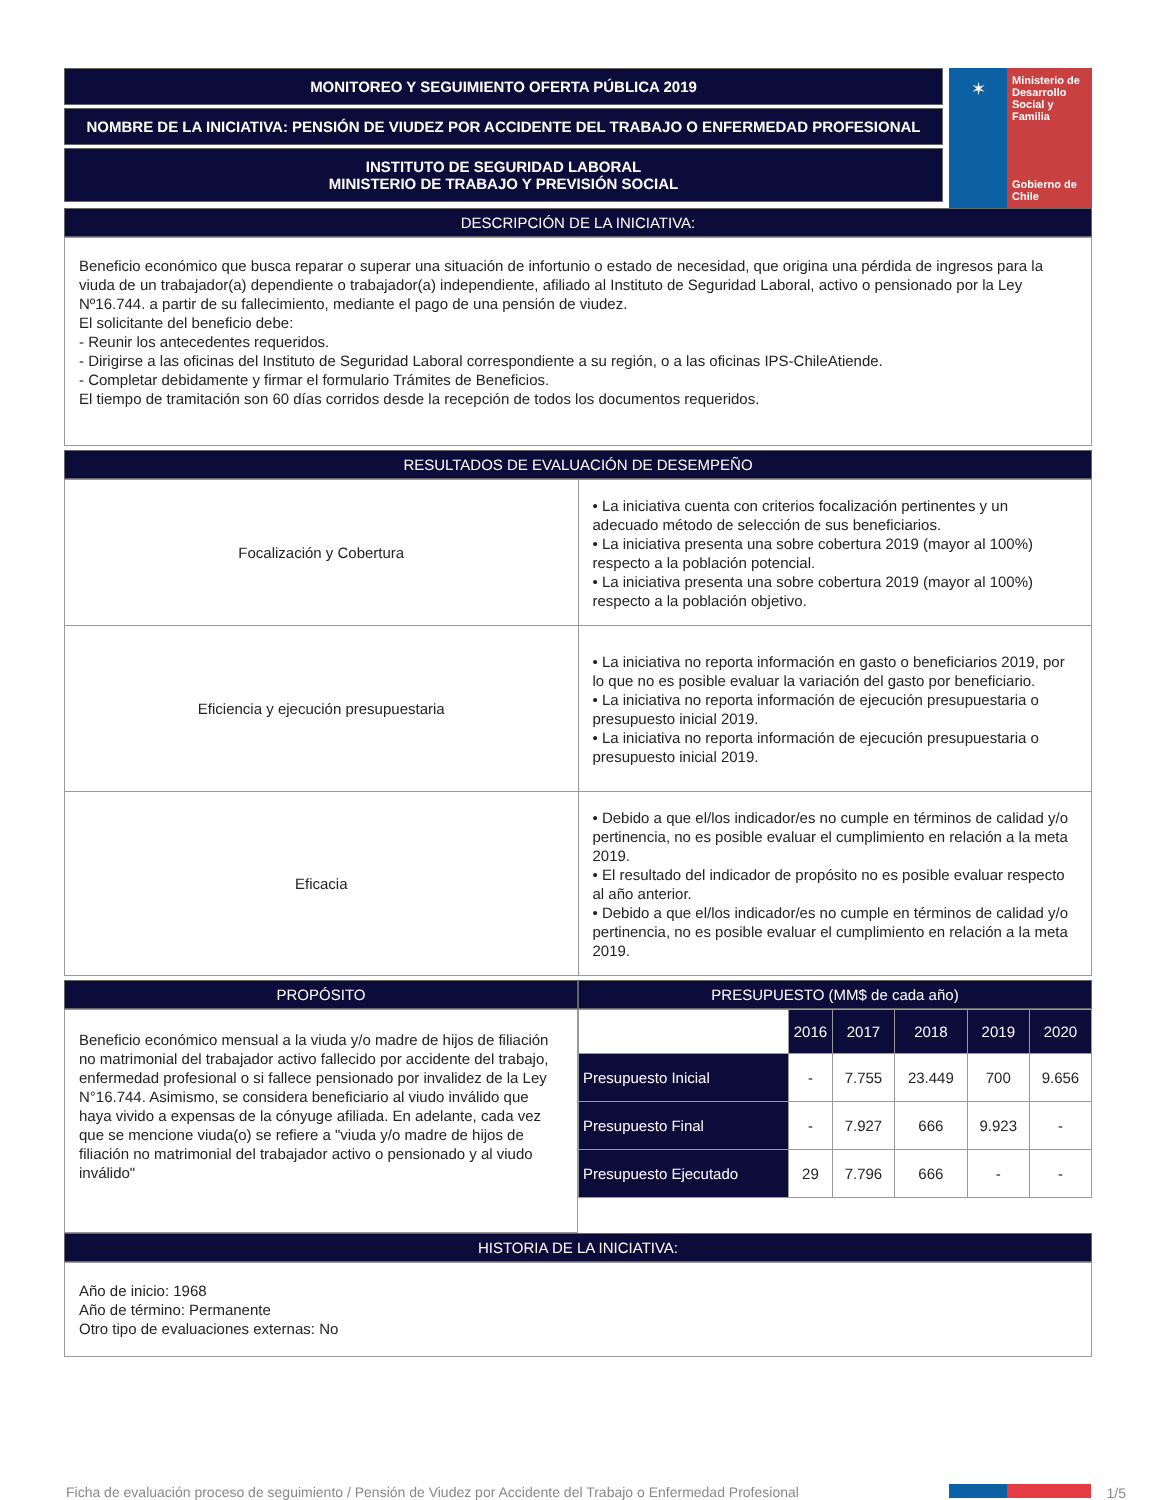MONITOREO Y SEGUIMIENTO OFERTA PÚBLICA 2019
NOMBRE DE LA INICIATIVA: PENSIÓN DE VIUDEZ POR ACCIDENTE DEL TRABAJO O ENFERMEDAD PROFESIONAL
INSTITUTO DE SEGURIDAD LABORAL
MINISTERIO DE TRABAJO Y PREVISIÓN SOCIAL
✶
Ministerio de Desarrollo Social y Familia
Gobierno de Chile
DESCRIPCIÓN DE LA INICIATIVA:
Beneficio económico que busca reparar o superar una situación de infortunio o estado de necesidad, que origina una pérdida de ingresos para la viuda de un trabajador(a) dependiente o trabajador(a) independiente, afiliado al Instituto de Seguridad Laboral, activo o pensionado por la Ley Nº16.744. a partir de su fallecimiento, mediante el pago de una pensión de viudez.
El solicitante del beneficio debe:
- Reunir los antecedentes requeridos.
- Dirigirse a las oficinas del Instituto de Seguridad Laboral correspondiente a su región, o a las oficinas IPS-ChileAtiende.
- Completar debidamente y firmar el formulario Trámites de Beneficios.
El tiempo de tramitación son 60 días corridos desde la recepción de todos los documentos requeridos.
RESULTADOS DE EVALUACIÓN DE DESEMPEÑO
| Focalización y Cobertura | • La iniciativa cuenta con criterios focalización pertinentes y un adecuado método de selección de sus beneficiarios. • La iniciativa presenta una sobre cobertura 2019 (mayor al 100%) respecto a la población potencial. • La iniciativa presenta una sobre cobertura 2019 (mayor al 100%) respecto a la población objetivo. |
| Eficiencia y ejecución presupuestaria | • La iniciativa no reporta información en gasto o beneficiarios 2019, por lo que no es posible evaluar la variación del gasto por beneficiario. • La iniciativa no reporta información de ejecución presupuestaria o presupuesto inicial 2019. • La iniciativa no reporta información de ejecución presupuestaria o presupuesto inicial 2019. |
| Eficacia | • Debido a que el/los indicador/es no cumple en términos de calidad y/o pertinencia, no es posible evaluar el cumplimiento en relación a la meta 2019. • El resultado del indicador de propósito no es posible evaluar respecto al año anterior. • Debido a que el/los indicador/es no cumple en términos de calidad y/o pertinencia, no es posible evaluar el cumplimiento en relación a la meta 2019. |
PROPÓSITO
Beneficio económico mensual a la viuda y/o madre de hijos de filiación no matrimonial del trabajador activo fallecido por accidente del trabajo, enfermedad profesional o si fallece pensionado por invalidez de la Ley N°16.744. Asimismo, se considera beneficiario al viudo inválido que haya vivido a expensas de la cónyuge afiliada. En adelante, cada vez que se mencione viuda(o) se refiere a "viuda y/o madre de hijos de filiación no matrimonial del trabajador activo o pensionado y al viudo inválido"
PRESUPUESTO (MM$ de cada año)
| | 2016 | 2017 | 2018 | 2019 | 2020 |
| --- | --- | --- | --- | --- | --- |
| Presupuesto Inicial | - | 7.755 | 23.449 | 700 | 9.656 |
| Presupuesto Final | - | 7.927 | 666 | 9.923 | - |
| Presupuesto Ejecutado | 29 | 7.796 | 666 | - | - |
HISTORIA DE LA INICIATIVA:
Año de inicio: 1968
Año de término: Permanente
Otro tipo de evaluaciones externas: No
Ficha de evaluación proceso de seguimiento / Pensión de Viudez por Accidente del Trabajo o Enfermedad Profesional 1/5